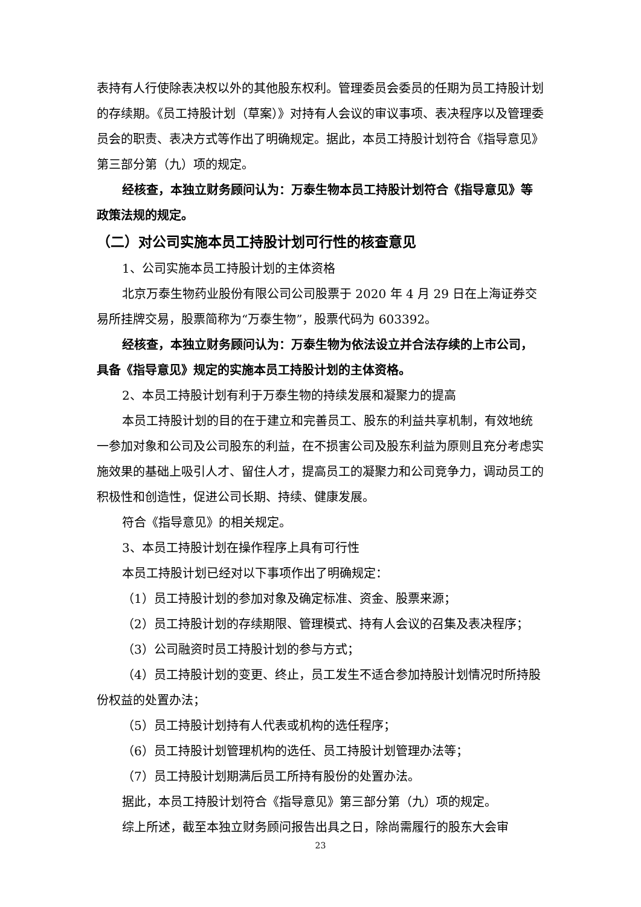表持有人行使除表决权以外的其他股东权利。管理委员会委员的任期为员工持股计划的存续期。《员工持股计划（草案）》对持有人会议的审议事项、表决程序以及管理委员会的职责、表决方式等作出了明确规定。据此，本员工持股计划符合《指导意见》第三部分第（九）项的规定。
经核查，本独立财务顾问认为：万泰生物本员工持股计划符合《指导意见》等政策法规的规定。
（二）对公司实施本员工持股计划可行性的核查意见
1、公司实施本员工持股计划的主体资格
北京万泰生物药业股份有限公司公司股票于 2020 年 4 月 29 日在上海证券交易所挂牌交易，股票简称为“万泰生物”，股票代码为 603392。
经核查，本独立财务顾问认为：万泰生物为依法设立并合法存续的上市公司，具备《指导意见》规定的实施本员工持股计划的主体资格。
2、本员工持股计划有利于万泰生物的持续发展和凝聚力的提高
本员工持股计划的目的在于建立和完善员工、股东的利益共享机制，有效地统一参加对象和公司及公司股东的利益，在不损害公司及股东利益为原则且充分考虑实施效果的基础上吸引人才、留住人才，提高员工的凝聚力和公司竞争力，调动员工的积极性和创造性，促进公司长期、持续、健康发展。
符合《指导意见》的相关规定。
3、本员工持股计划在操作程序上具有可行性
本员工持股计划已经对以下事项作出了明确规定：
（1）员工持股计划的参加对象及确定标准、资金、股票来源；
（2）员工持股计划的存续期限、管理模式、持有人会议的召集及表决程序；
（3）公司融资时员工持股计划的参与方式；
（4）员工持股计划的变更、终止，员工发生不适合参加持股计划情况时所持股份权益的处置办法；
（5）员工持股计划持有人代表或机构的选任程序；
（6）员工持股计划管理机构的选任、员工持股计划管理办法等；
（7）员工持股计划期满后员工所持有股份的处置办法。
据此，本员工持股计划符合《指导意见》第三部分第（九）项的规定。
综上所述，截至本独立财务顾问报告出具之日，除尚需履行的股东大会审
23